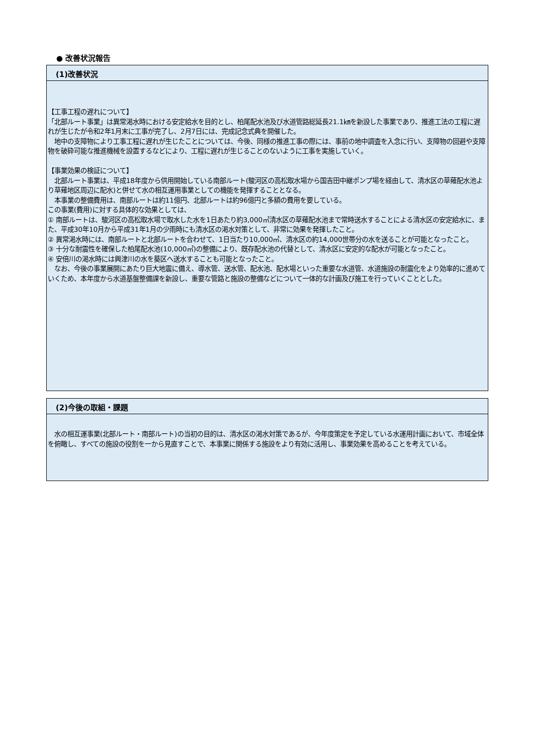● 改善状況報告
(1)改善状況
【工事工程の遅れについて】
「北部ルート事業」は異常渇水時における安定給水を目的とし、柏尾配水池及び水道管路総延長21.1㎞を新設した事業であり、推進工法の工程に遅れが生じたが令和2年1月末に工事が完了し、2月7日には、完成記念式典を開催した。
　地中の支障物により工事工程に遅れが生じたことについては、今後、同様の推進工事の際には、事前の地中調査を入念に行い、支障物の回避や支障物を破砕可能な推進機械を設置するなどにより、工程に遅れが生じることのないように工事を実施していく。
【事業効果の検証について】
　北部ルート事業は、平成18年度から供用開始している南部ルート(駿河区の高松取水場から国吉田中継ポンプ場を経由して、清水区の草薙配水池より草薙地区周辺に配水)と併せて水の相互運用事業としての機能を発揮することとなる。
　本事業の整備費用は、南部ルートは約11億円、北部ルートは約96億円と多額の費用を要している。
この事業(費用)に対する具体的な効果としては、
① 南部ルートは、駿河区の高松取水場で取水した水を1日あたり約3,000㎥清水区の草薙配水池まで常時送水することによる清水区の安定給水に、また、平成30年10月から平成31年1月の少雨時にも清水区の渇水対策として、非常に効果を発揮したこと。
② 異常渇水時には、南部ルートと北部ルートを合わせて、1日当たり10,000㎥、清水区の約14,000世帯分の水を送ることが可能となったこと。
③ 十分な耐震性を確保した柏尾配水池(10,000㎥)の整備により、既存配水池の代替として、清水区に安定的な配水が可能となったこと。
④ 安倍川の渇水時には興津川の水を葵区へ送水することも可能となったこと。
　なお、今後の事業展開にあたり巨大地震に備え、導水管、送水管、配水池、配水場といった重要な水道管、水道施設の耐震化をより効率的に進めていくため、本年度から水道基盤整備課を新設し、重要な管路と施設の整備などについて一体的な計画及び施工を行っていくこととした。
(2)今後の取組・課題
　水の相互運事業(北部ルート・南部ルート)の当初の目的は、清水区の渇水対策であるが、今年度策定を予定している水運用計画において、市域全体を俯瞰し、すべての施設の役割を一から見直すことで、本事業に関係する施設をより有効に活用し、事業効果を高めることを考えている。